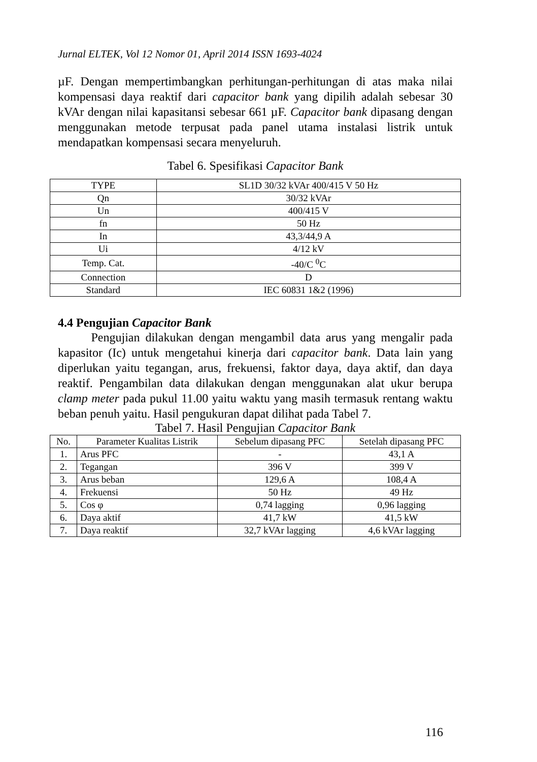Jurnal ELTEK, Vol 12 Nomor 01, April 2014 ISSN 1693-4024
µF. Dengan mempertimbangkan perhitungan-perhitungan di atas maka nilai kompensasi daya reaktif dari capacitor bank yang dipilih adalah sebesar 30 kVAr dengan nilai kapasitansi sebesar 661 µF. Capacitor bank dipasang dengan menggunakan metode terpusat pada panel utama instalasi listrik untuk mendapatkan kompensasi secara menyeluruh.
Tabel 6. Spesifikasi Capacitor Bank
| TYPE | SL1D 30/32 kVAr 400/415 V 50 Hz |
| Qn | 30/32 kVAr |
| Un | 400/415 V |
| fn | 50 Hz |
| In | 43,3/44,9 A |
| Ui | 4/12 kV |
| Temp. Cat. | -40/C <sup>0</sup>C |
| Connection | D |
| Standard | IEC 60831 1&2 (1996) |
4.4 Pengujian Capacitor Bank
Pengujian dilakukan dengan mengambil data arus yang mengalir pada kapasitor (Ic) untuk mengetahui kinerja dari capacitor bank. Data lain yang diperlukan yaitu tegangan, arus, frekuensi, faktor daya, daya aktif, dan daya reaktif. Pengambilan data dilakukan dengan menggunakan alat ukur berupa clamp meter pada pukul 11.00 yaitu waktu yang masih termasuk rentang waktu beban penuh yaitu. Hasil pengukuran dapat dilihat pada Tabel 7.
Tabel 7. Hasil Pengujian Capacitor Bank
| No. | Parameter Kualitas Listrik | Sebelum dipasang PFC | Setelah dipasang PFC |
| --- | --- | --- | --- |
| 1. | Arus PFC | - | 43,1 A |
| 2. | Tegangan | 396 V | 399 V |
| 3. | Arus beban | 129,6 A | 108,4 A |
| 4. | Frekuensi | 50 Hz | 49 Hz |
| 5. | Cos φ | 0,74 lagging | 0,96 lagging |
| 6. | Daya aktif | 41,7 kW | 41,5 kW |
| 7. | Daya reaktif | 32,7 kVAr lagging | 4,6 kVAr lagging |
116